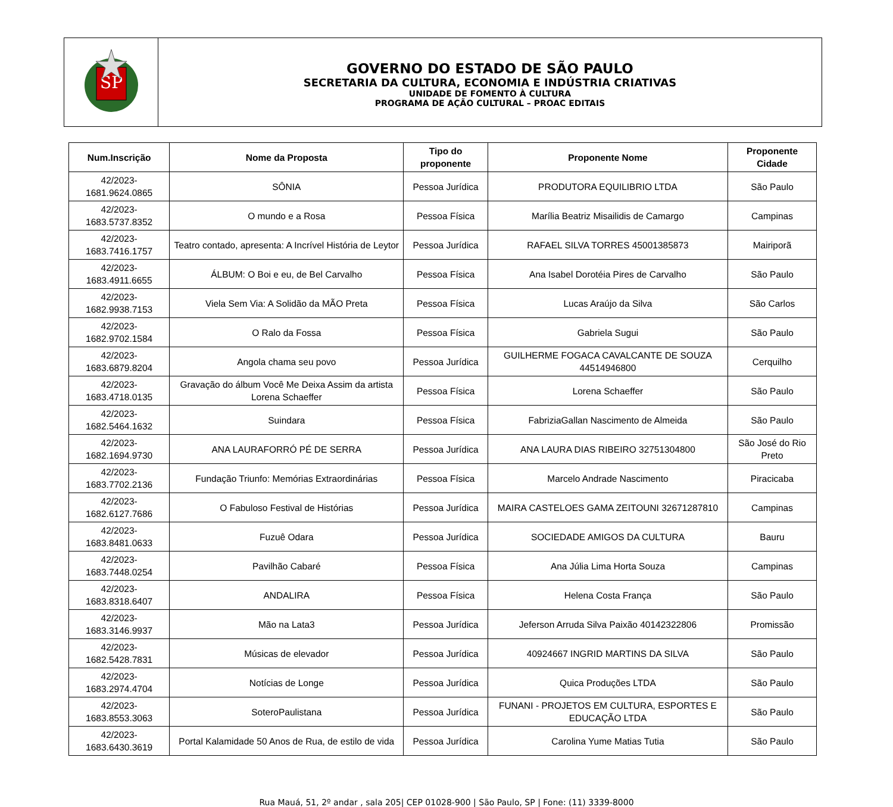SP
GOVERNO DO ESTADO DE SÃO PAULO
SECRETARIA DA CULTURA, ECONOMIA E INDÚSTRIA CRIATIVAS
UNIDADE DE FOMENTO À CULTURA
PROGRAMA DE AÇÃO CULTURAL – PROAC EDITAIS
| Num.Inscrição | Nome da Proposta | Tipo do proponente | Proponente Nome | Proponente Cidade |
| --- | --- | --- | --- | --- |
| 42/2023-1681.9624.0865 | SÔNIA | Pessoa Jurídica | PRODUTORA EQUILIBRIO LTDA | São Paulo |
| 42/2023-1683.5737.8352 | O mundo e a Rosa | Pessoa Física | Marília Beatriz Misailidis de Camargo | Campinas |
| 42/2023-1683.7416.1757 | Teatro contado, apresenta: A Incrível História de Leytor | Pessoa Jurídica | RAFAEL SILVA TORRES 45001385873 | Mairiporã |
| 42/2023-1683.4911.6655 | ÁLBUM: O Boi e eu, de Bel Carvalho | Pessoa Física | Ana Isabel Dorotéia Pires de Carvalho | São Paulo |
| 42/2023-1682.9938.7153 | Viela Sem Via: A Solidão da MÃO Preta | Pessoa Física | Lucas Araújo da Silva | São Carlos |
| 42/2023-1682.9702.1584 | O Ralo da Fossa | Pessoa Física | Gabriela Sugui | São Paulo |
| 42/2023-1683.6879.8204 | Angola chama seu povo | Pessoa Jurídica | GUILHERME FOGACA CAVALCANTE DE SOUZA 44514946800 | Cerquilho |
| 42/2023-1683.4718.0135 | Gravação do álbum Você Me Deixa Assim da artista Lorena Schaeffer | Pessoa Física | Lorena Schaeffer | São Paulo |
| 42/2023-1682.5464.1632 | Suindara | Pessoa Física | FabriziaGallan Nascimento de Almeida | São Paulo |
| 42/2023-1682.1694.9730 | ANA LAURAFORRÓ PÉ DE SERRA | Pessoa Jurídica | ANA LAURA DIAS RIBEIRO 32751304800 | São José do Rio Preto |
| 42/2023-1683.7702.2136 | Fundação Triunfo: Memórias Extraordinárias | Pessoa Física | Marcelo Andrade Nascimento | Piracicaba |
| 42/2023-1682.6127.7686 | O Fabuloso Festival de Histórias | Pessoa Jurídica | MAIRA CASTELOES GAMA ZEITOUNI 32671287810 | Campinas |
| 42/2023-1683.8481.0633 | Fuzuê Odara | Pessoa Jurídica | SOCIEDADE AMIGOS DA CULTURA | Bauru |
| 42/2023-1683.7448.0254 | Pavilhão Cabaré | Pessoa Física | Ana Júlia Lima Horta Souza | Campinas |
| 42/2023-1683.8318.6407 | ANDALIRA | Pessoa Física | Helena Costa França | São Paulo |
| 42/2023-1683.3146.9937 | Mão na Lata3 | Pessoa Jurídica | Jeferson Arruda Silva Paixão 40142322806 | Promissão |
| 42/2023-1682.5428.7831 | Músicas de elevador | Pessoa Jurídica | 40924667 INGRID MARTINS DA SILVA | São Paulo |
| 42/2023-1683.2974.4704 | Notícias de Longe | Pessoa Jurídica | Quica Produções LTDA | São Paulo |
| 42/2023-1683.8553.3063 | SoteroPaulistana | Pessoa Jurídica | FUNANI - PROJETOS EM CULTURA, ESPORTES E EDUCAÇÃO LTDA | São Paulo |
| 42/2023-1683.6430.3619 | Portal Kalamidade 50 Anos de Rua, de estilo de vida | Pessoa Jurídica | Carolina Yume Matias Tutia | São Paulo |
Rua Mauá, 51, 2º andar , sala 205| CEP 01028-900 | São Paulo, SP | Fone: (11) 3339-8000